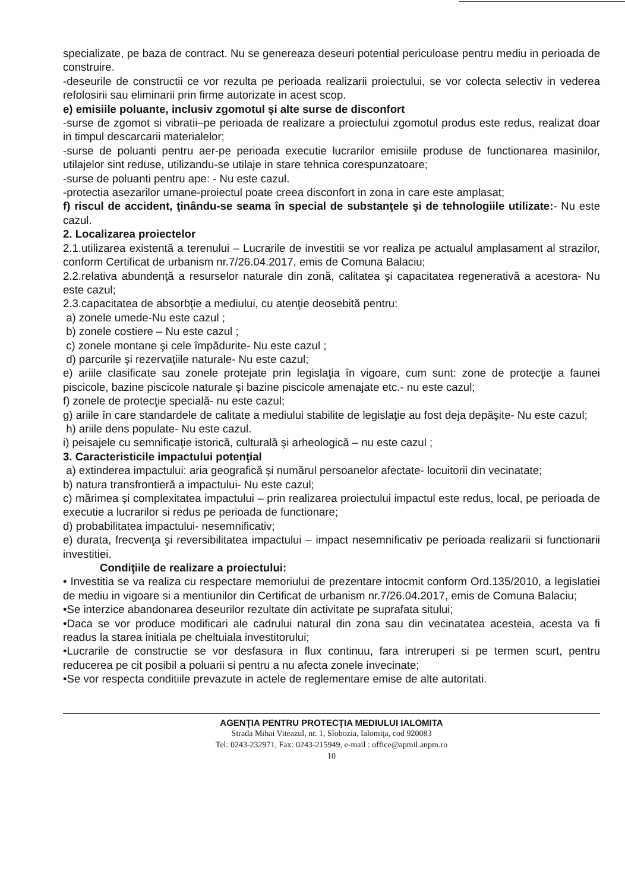specializate, pe baza de contract. Nu se genereaza deseuri potential periculoase pentru mediu in perioada de construire.
-deseurile de constructii ce vor rezulta pe perioada realizarii proiectului, se vor colecta selectiv in vederea refolosirii sau eliminarii prin firme autorizate in acest scop.
e) emisiile poluante, inclusiv zgomotul şi alte surse de disconfort
-surse de zgomot si vibratii–pe perioada de realizare a proiectului zgomotul produs este redus, realizat doar in timpul descarcarii materialelor;
-surse de poluanti pentru aer-pe perioada executie lucrarilor emisiile produse de functionarea masinilor, utilajelor sint reduse, utilizandu-se utilaje in stare tehnica corespunzatoare;
-surse de poluanti pentru ape: - Nu este cazul.
-protectia asezarilor umane-proiectul poate creea disconfort in zona in care este amplasat;
f) riscul de accident, ţinându-se seama în special de substanţele şi de tehnologiile utilizate:- Nu este cazul.
2. Localizarea proiectelor
2.1.utilizarea existentă a terenului – Lucrarile de investitii se vor realiza pe actualul amplasament al strazilor, conform Certificat de urbanism nr.7/26.04.2017, emis de Comuna Balaciu;
2.2.relativa abundenţă a resurselor naturale din zonă, calitatea şi capacitatea regenerativă a acestora- Nu este cazul;
2.3.capacitatea de absorbţie a mediului, cu atenţie deosebită pentru:
a) zonele umede-Nu este cazul ;
b) zonele costiere – Nu este cazul ;
c) zonele montane şi cele împădurite- Nu este cazul ;
d) parcurile şi rezervaţiile naturale- Nu este cazul;
e) ariile clasificate sau zonele protejate prin legislaţia în vigoare, cum sunt: zone de protecţie a faunei piscicole, bazine piscicole naturale şi bazine piscicole amenajate etc.- nu este cazul;
f) zonele de protecţie specială- nu este cazul;
g) ariile în care standardele de calitate a mediului stabilite de legislaţie au fost deja depăşite- Nu este cazul;
h) ariile dens populate- Nu este cazul.
i) peisajele cu semnificaţie istorică, culturală şi arheologică – nu este cazul ;
3. Caracteristicile impactului potenţial
a) extinderea impactului: aria geografică şi numărul persoanelor afectate- locuitorii din vecinatate;
b) natura transfrontieră a impactului- Nu este cazul;
c) mărimea şi complexitatea impactului – prin realizarea proiectului impactul este redus, local, pe perioada de executie a lucrarilor si redus pe perioada de functionare;
d) probabilitatea impactului- nesemnificativ;
e) durata, frecvenţa şi reversibilitatea impactului – impact nesemnificativ pe perioada realizarii si functionarii investitiei.
Condiţiile de realizare a proiectului:
• Investitia se va realiza cu respectare memoriului de prezentare intocmit conform Ord.135/2010, a legislatiei de mediu in vigoare si a mentiunilor din Certificat de urbanism nr.7/26.04.2017, emis de Comuna Balaciu;
•Se interzice abandonarea deseurilor rezultate din activitate pe suprafata sitului;
•Daca se vor produce modificari ale cadrului natural din zona sau din vecinatatea acesteia, acesta va fi readus la starea initiala pe cheltuiala investitorului;
•Lucrarile de constructie se vor desfasura in flux continuu, fara intreruperi si pe termen scurt, pentru reducerea pe cit posibil a poluarii si pentru a nu afecta zonele invecinate;
•Se vor respecta conditiile prevazute in actele de reglementare emise de alte autoritati.
AGENŢIA PENTRU PROTECŢIA MEDIULUI IALOMITA
Strada Mihai Viteazul, nr. 1, Slobozia, Ialomiţa, cod 920083
Tel: 0243-232971, Fax: 0243-215949, e-mail : office@apmil.anpm.ro
10